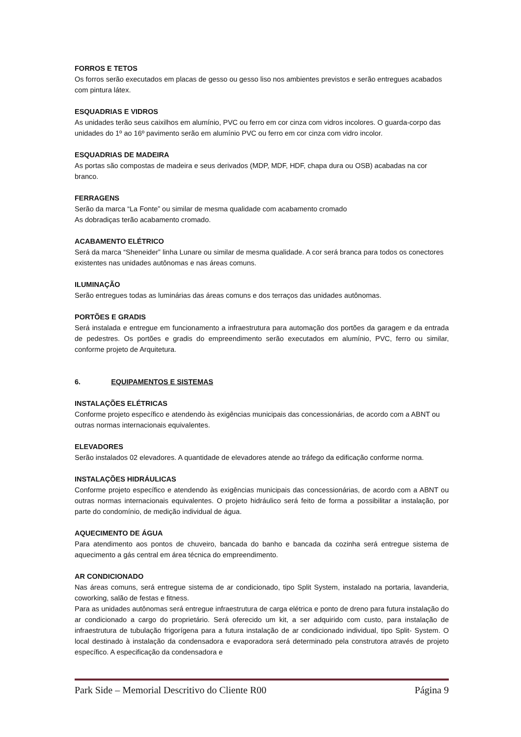FORROS E TETOS
Os forros serão executados em placas de gesso ou gesso liso nos ambientes previstos e serão entregues acabados com pintura látex.
ESQUADRIAS E VIDROS
As unidades terão seus caixilhos em alumínio, PVC ou ferro em cor cinza com vidros incolores. O guarda-corpo das unidades do 1º ao 16º pavimento serão em alumínio PVC ou ferro em cor cinza com vidro incolor.
ESQUADRIAS DE MADEIRA
As portas são compostas de madeira e seus derivados (MDP, MDF, HDF, chapa dura ou OSB) acabadas na cor branco.
FERRAGENS
Serão da marca “La Fonte” ou similar de mesma qualidade com acabamento cromado
As dobradiças terão acabamento cromado.
ACABAMENTO ELÉTRICO
Será da marca “Sheneider” linha Lunare ou similar de mesma qualidade. A cor será branca para todos os conectores existentes nas unidades autônomas e nas áreas comuns.
ILUMINAÇÃO
Serão entregues todas as luminárias das áreas comuns e dos terraços das unidades autônomas.
PORTÕES E GRADIS
Será instalada e entregue em funcionamento a infraestrutura para automação dos portões da garagem e da entrada de pedestres. Os portões e gradis do empreendimento serão executados em alumínio, PVC, ferro ou similar, conforme projeto de Arquitetura.
6. EQUIPAMENTOS E SISTEMAS
INSTALAÇÕES ELÉTRICAS
Conforme projeto específico e atendendo às exigências municipais das concessionárias, de acordo com a ABNT ou outras normas internacionais equivalentes.
ELEVADORES
Serão instalados 02 elevadores. A quantidade de elevadores atende ao tráfego da edificação conforme norma.
INSTALAÇÕES HIDRÁULICAS
Conforme projeto específico e atendendo às exigências municipais das concessionárias, de acordo com a ABNT ou outras normas internacionais equivalentes. O projeto hidráulico será feito de forma a possibilitar a instalação, por parte do condomínio, de medição individual de água.
AQUECIMENTO DE ÁGUA
Para atendimento aos pontos de chuveiro, bancada do banho e bancada da cozinha será entregue sistema de aquecimento a gás central em área técnica do empreendimento.
AR CONDICIONADO
Nas áreas comuns, será entregue sistema de ar condicionado, tipo Split System, instalado na portaria, lavanderia, coworking, salão de festas e fitness.
Para as unidades autônomas será entregue infraestrutura de carga elétrica e ponto de dreno para futura instalação do ar condicionado a cargo do proprietário. Será oferecido um kit, a ser adquirido com custo, para instalação de infraestrutura de tubulação frigorígena para a futura instalação de ar condicionado individual, tipo Split- System. O local destinado à instalação da condensadora e evaporadora será determinado pela construtora através de projeto específico. A especificação da condensadora e
Park Side – Memorial Descritivo do Cliente R00 Página 9